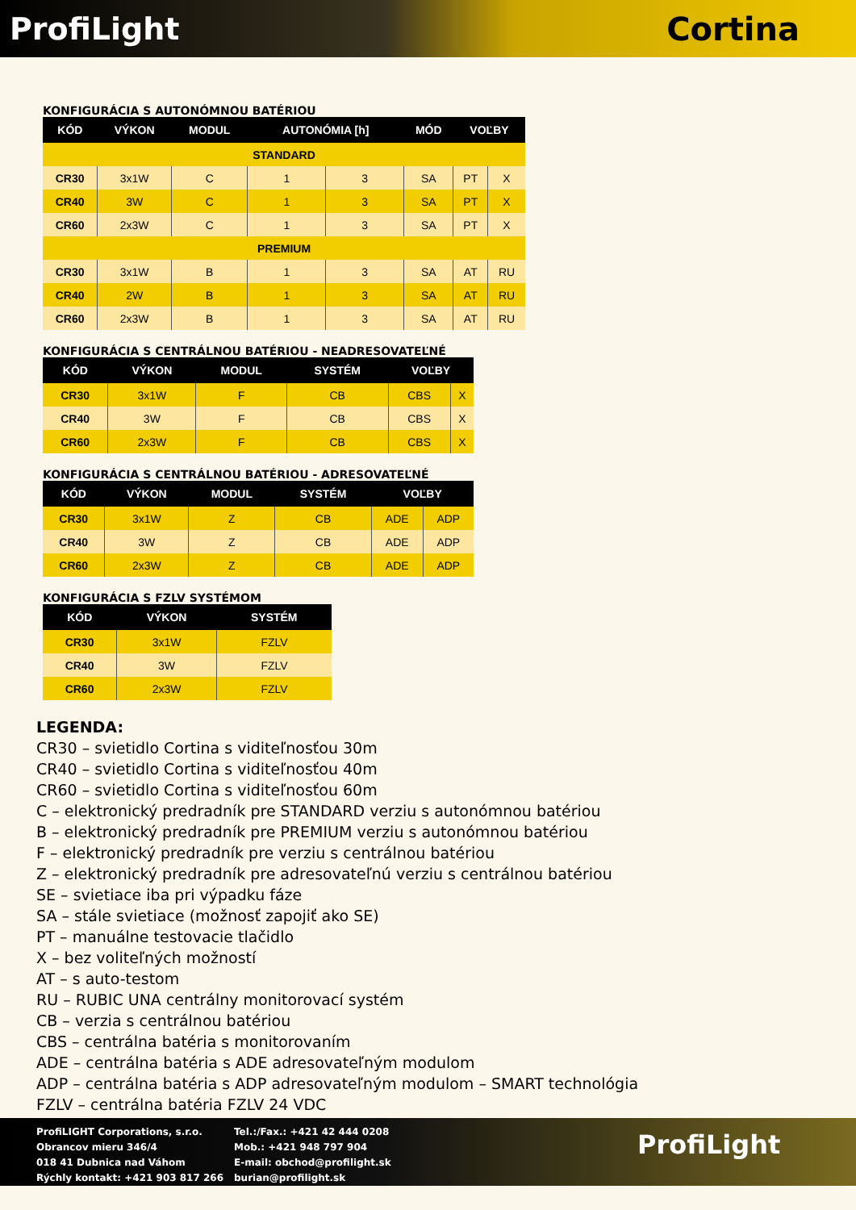ProfiLight Cortina
KONFIGURÁCIA S AUTONÓMNOU BATÉRIOU
| KÓD | VÝKON | MODUL | AUTONÓMIA [h] | | MÓD | VOĽBY | |
| --- | --- | --- | --- | --- | --- | --- | --- |
| STANDARD | | | | | | | |
| CR30 | 3x1W | C | 1 | 3 | SA | PT | X |
| CR40 | 3W | C | 1 | 3 | SA | PT | X |
| CR60 | 2x3W | C | 1 | 3 | SA | PT | X |
| PREMIUM | | | | | | | |
| CR30 | 3x1W | B | 1 | 3 | SA | AT | RU |
| CR40 | 2W | B | 1 | 3 | SA | AT | RU |
| CR60 | 2x3W | B | 1 | 3 | SA | AT | RU |
KONFIGURÁCIA S CENTRÁLNOU BATÉRIOU - NEADRESOVATEĽNÉ
| KÓD | VÝKON | MODUL | SYSTÉM | VOĽBY | |
| --- | --- | --- | --- | --- | --- |
| CR30 | 3x1W | F | CB | CBS | X |
| CR40 | 3W | F | CB | CBS | X |
| CR60 | 2x3W | F | CB | CBS | X |
KONFIGURÁCIA S CENTRÁLNOU BATÉRIOU - ADRESOVATEĽNÉ
| KÓD | VÝKON | MODUL | SYSTÉM | VOĽBY | |
| --- | --- | --- | --- | --- | --- |
| CR30 | 3x1W | Z | CB | ADE | ADP |
| CR40 | 3W | Z | CB | ADE | ADP |
| CR60 | 2x3W | Z | CB | ADE | ADP |
KONFIGURÁCIA S FZLV SYSTÉMOM
| KÓD | VÝKON | SYSTÉM |
| --- | --- | --- |
| CR30 | 3x1W | FZLV |
| CR40 | 3W | FZLV |
| CR60 | 2x3W | FZLV |
LEGENDA:
CR30 – svietidlo Cortina s viditeľnosťou 30m
CR40 – svietidlo Cortina s viditeľnosťou 40m
CR60 – svietidlo Cortina s viditeľnosťou 60m
C – elektronický predradník pre STANDARD verziu s autonómnou batériou
B – elektronický predradník pre PREMIUM verziu s autonómnou batériou
F – elektronický predradník pre verziu s centrálnou batériou
Z – elektronický predradník pre adresovateľnú verziu s centrálnou batériou
SE – svietiace iba pri výpadku fáze
SA – stále svietiace (možnosť zapojiť ako SE)
PT – manuálne testovacie tlačidlo
X – bez voliteľných možností
AT – s auto-testom
RU – RUBIC UNA centrálny monitorovací systém
CB – verzia s centrálnou batériou
CBS – centrálna batéria s monitorovaním
ADE – centrálna batéria s ADE adresovateľným modulom
ADP – centrálna batéria s ADP adresovateľným modulom – SMART technológia
FZLV – centrálna batéria FZLV 24 VDC
ProfiLIGHT Corporations, s.r.o.
Obrancov mieru 346/4
018 41 Dubnica nad Váhom
Rýchly kontakt: +421 903 817 266
Tel.:/Fax.: +421 42 444 0208
Mob.: +421 948 797 904
E-mail: obchod@profilight.sk
burian@profilight.sk
ProfiLight